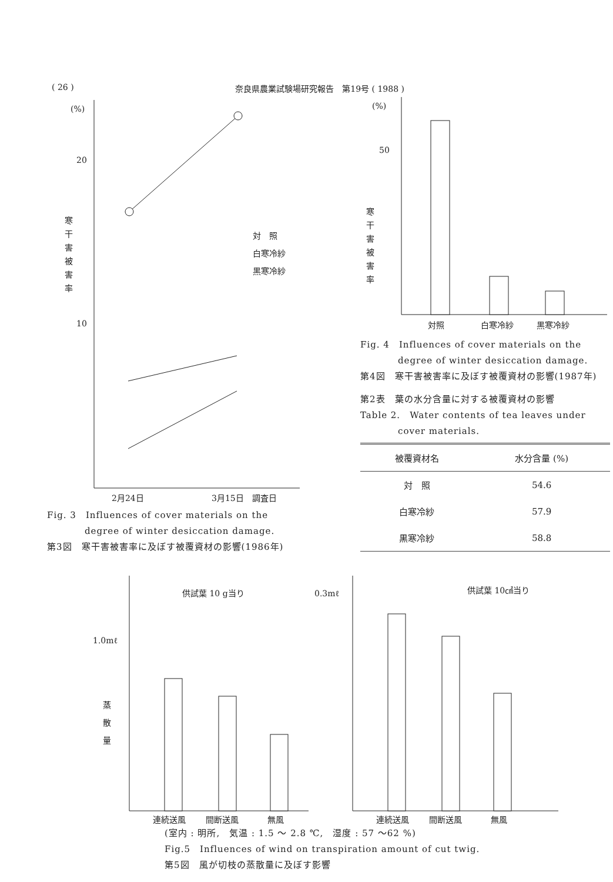( 26 ) 奈良県農業試験場研究報告　第19号 ( 1988 )
(%)
20
10
寒
干
害
被
害
率
対　照
白寒冷紗
黒寒冷紗
2月24日
3月15日　調査日
Fig. 3　Influences of cover materials on the
　　　　degree of winter desiccation damage.
第3図　寒干害被害率に及ぼす被覆資材の影響(1986年)
(%)
50
寒
干
害
被
害
率
対照
白寒冷紗
黒寒冷紗
Fig. 4　Influences of cover materials on the
　　　　degree of winter desiccation damage.
第4図　寒干害被害率に及ぼす被覆資材の影響(1987年)
第2表　葉の水分含量に対する被覆資材の影響
Table 2.　Water contents of tea leaves under
　　　　cover materials.
| 被覆資材名 | 水分含量 (%) |
| --- | --- |
| 対 照 | 54.6 |
| 白寒冷紗 | 57.9 |
| 黒寒冷紗 | 58.8 |
供試葉 10 g当り
1.0mℓ
蒸
散
量
連続送風
間断送風
無風
0.3mℓ
供試葉 10㎠当り
連続送風
間断送風
無風
(室内 : 明所,　気温 : 1.5 ～ 2.8 ℃,　湿度 : 57 ～62 %)
Fig.5　Influences of wind on transpiration amount of cut twig.
第5図　風が切枝の蒸散量に及ぼす影響